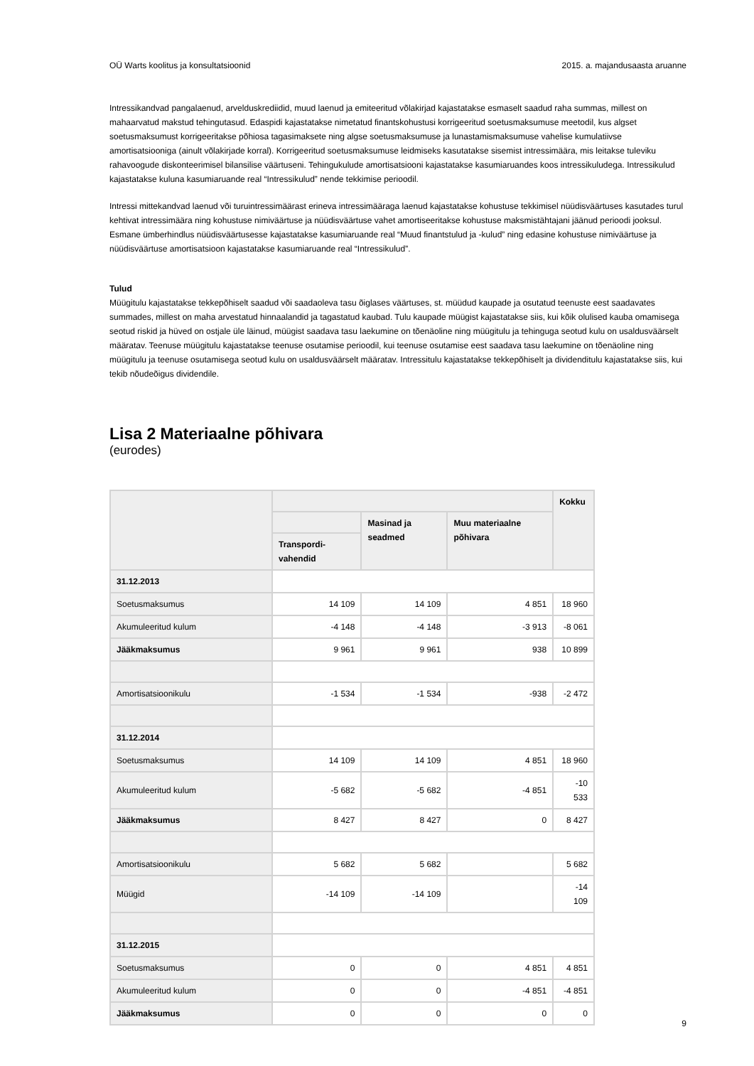OÜ Warts koolitus ja konsultatsioonid 2015. a. majandusaasta aruanne
Intressikandvad pangalaenud, arvelduskrediidid, muud laenud ja emiteeritud võlakirjad kajastatakse esmaselt saadud raha summas, millest on mahaarvatud makstud tehingutasud. Edaspidi kajastatakse nimetatud finantskohustusi korrigeeritud soetusmaksumuse meetodil, kus algset soetusmaksumust korrigeeritakse põhiosa tagasimaksete ning algse soetusmaksumuse ja lunastamismaksumuse vahelise kumulatiivse amortisatsiooniga (ainult võlakirjade korral). Korrigeeritud soetusmaksumuse leidmiseks kasutatakse sisemist intressimäära, mis leitakse tuleviku rahavoogude diskonteerimisel bilansilise väärtuseni. Tehingukulude amortisatsiooni kajastatakse kasumiaruandes koos intressikuludega. Intressikulud kajastatakse kuluna kasumiaruande real “Intressikulud” nende tekkimise perioodil.
Intressi mittekandvad laenud või turuintressimäärast erineva intressimääraga laenud kajastatakse kohustuse tekkimisel nüüdisväärtuses kasutades turul kehtivat intressimäära ning kohustuse nimiväärtuse ja nüüdisväärtuse vahet amortiseeritakse kohustuse maksmistähtajani jäänud perioodi jooksul. Esmane ümberhindlus nüüdisväärtusesse kajastatakse kasumiaruande real “Muud finantstulud ja -kulud” ning edasine kohustuse nimiväärtuse ja nüüdisväärtuse amortisatsioon kajastatakse kasumiaruande real “Intressikulud”.
Tulud
Müügitulu kajastatakse tekkepõhiselt saadud või saadaoleva tasu õiglases väärtuses, st. müüdud kaupade ja osutatud teenuste eest saadavates summades, millest on maha arvestatud hinnaalandid ja tagastatud kaubad. Tulu kaupade müügist kajastatakse siis, kui kõik olulised kauba omamisega seotud riskid ja hüved on ostjale üle läinud, müügist saadava tasu laekumine on tõenäoline ning müügitulu ja tehinguga seotud kulu on usaldusväärselt määratav. Teenuse müügitulu kajastatakse teenuse osutamise perioodil, kui teenuse osutamise eest saadava tasu laekumine on tõenäoline ning müügitulu ja teenuse osutamisega seotud kulu on usaldusväärselt määratav. Intressitulu kajastatakse tekkepõhiselt ja dividenditulu kajastatakse siis, kui tekib nõudeõigus dividendile.
Lisa 2 Materiaalne põhivara
(eurodes)
| | | | | Kokku |
| --- | --- | --- | --- | --- |
| | | Masinad ja seadmed | Muu materiaalne põhivara | |
| | Transpordi-vahendid | | | |
| 31.12.2013 | | | | |
| Soetusmaksumus | 14 109 | 14 109 | 4 851 | 18 960 |
| Akumuleeritud kulum | -4 148 | -4 148 | -3 913 | -8 061 |
| Jääkmaksumus | 9 961 | 9 961 | 938 | 10 899 |
| Amortisatsioonikulu | -1 534 | -1 534 | -938 | -2 472 |
| 31.12.2014 | | | | |
| Soetusmaksumus | 14 109 | 14 109 | 4 851 | 18 960 |
| Akumuleeritud kulum | -5 682 | -5 682 | -4 851 | -10 533 |
| Jääkmaksumus | 8 427 | 8 427 | 0 | 8 427 |
| Amortisatsioonikulu | 5 682 | 5 682 | | 5 682 |
| Müügid | -14 109 | -14 109 | | -14 109 |
| 31.12.2015 | | | | |
| Soetusmaksumus | 0 | 0 | 4 851 | 4 851 |
| Akumuleeritud kulum | 0 | 0 | -4 851 | -4 851 |
| Jääkmaksumus | 0 | 0 | 0 | 0 |
9